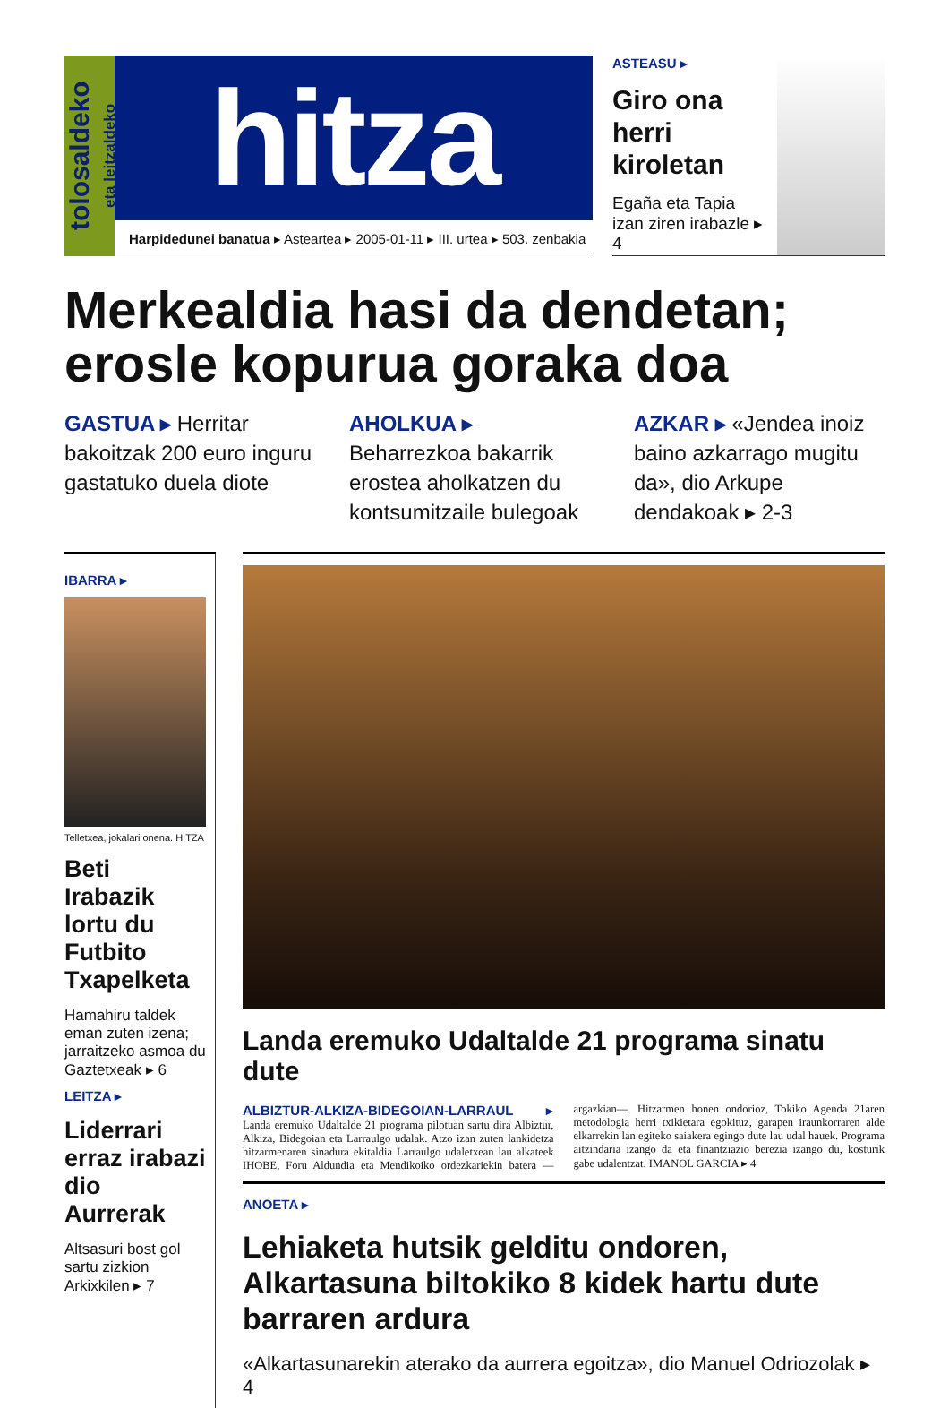tolosaldeko
eta leitzaldeko
hitza
Harpidedunei banatua ▸ Asteartea ▸ 2005-01-11 ▸ III. urtea ▸ 503. zenbakia
ASTEASU ▸
Giro ona
herri
kiroletan
Egaña eta Tapia
izan ziren irabazle ▸ 4
Merkealdia hasi da dendetan; erosle kopurua goraka doa
GASTUA ▸ Herritar bakoitzak 200 euro inguru gastatuko duela diote
AHOLKUA ▸ Beharrezkoa bakarrik erostea aholkatzen du kontsumitzaile bulegoak
AZKAR ▸ «Jendea inoiz baino azkarrago mugitu da», dio Arkupe dendakoak ▸ 2-3
IBARRA ▸
Telletxea, jokalari onena. HITZA
Beti Irabazik lortu du Futbito Txapelketa
Hamahiru taldek eman zuten izena; jarraitzeko asmoa du Gaztetxeak ▸ 6
LEITZA ▸
Liderrari erraz irabazi dio Aurrerak
Altsasuri bost gol sartu zizkion Arkixkilen ▸ 7
Landa eremuko Udaltalde 21 programa sinatu dute
ALBIZTUR-ALKIZA-BIDEGOIAN-LARRAUL ▸ Landa eremuko Udaltalde 21 programa pilotuan sartu dira Albiztur, Alkiza, Bidegoian eta Larraulgo udalak. Atzo izan zuten lankidetza hitzarmenaren sinadura ekitaldia Larraulgo udaletxean lau alkateek IHOBE, Foru Aldundia eta Mendikoiko ordezkariekin batera —argazkian—. Hitzarmen honen ondorioz, Tokiko Agenda 21aren metodologia herri txikietara egokituz, garapen iraunkorraren alde elkarrekin lan egiteko saiakera egingo dute lau udal hauek. Programa aitzindaria izango da eta finantziazio berezia izango du, kosturik gabe udalentzat. IMANOL GARCIA ▸ 4
ANOETA ▸
Lehiaketa hutsik gelditu ondoren, Alkartasuna biltokiko 8 kidek hartu dute barraren ardura
«Alkartasunarekin aterako da aurrera egoitza», dio Manuel Odriozolak ▸ 4